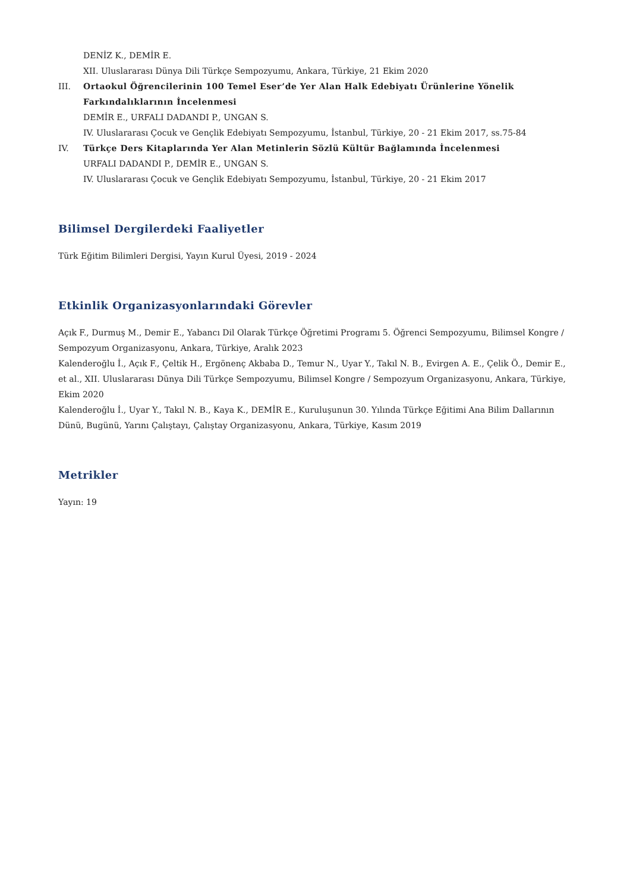DENİZ K., DEMİR E.
XII. Uluslararası Dünya Dili Türkçe Sempozyumu, Ankara, Türkiye, 21 Ekim 2020
III. Ortaokul Öğrencilerinin 100 Temel Eser’de Yer Alan Halk Edebiyatı Ürünlerine Yönelik Farkındalıklarının İncelenmesi
DEMİR E., URFALI DADANDI P., UNGAN S.
IV. Uluslararası Çocuk ve Gençlik Edebiyatı Sempozyumu, İstanbul, Türkiye, 20 - 21 Ekim 2017, ss.75-84
IV. Türkçe Ders Kitaplarında Yer Alan Metinlerin Sözlü Kültür Bağlamında İncelenmesi
URFALI DADANDI P., DEMİR E., UNGAN S.
IV. Uluslararası Çocuk ve Gençlik Edebiyatı Sempozyumu, İstanbul, Türkiye, 20 - 21 Ekim 2017
Bilimsel Dergilerdeki Faaliyetler
Türk Eğitim Bilimleri Dergisi, Yayın Kurul Üyesi, 2019 - 2024
Etkinlik Organizasyonlarındaki Görevler
Açık F., Durmuş M., Demir E., Yabancı Dil Olarak Türkçe Öğretimi Programı 5. Öğrenci Sempozyumu, Bilimsel Kongre / Sempozyum Organizasyonu, Ankara, Türkiye, Aralık 2023
Kalenderoğlu İ., Açık F., Çeltik H., Ergönenç Akbaba D., Temur N., Uyar Y., Takıl N. B., Evirgen A. E., Çelik Ö., Demir E., et al., XII. Uluslararası Dünya Dili Türkçe Sempozyumu, Bilimsel Kongre / Sempozyum Organizasyonu, Ankara, Türkiye, Ekim 2020
Kalenderoğlu İ., Uyar Y., Takıl N. B., Kaya K., DEMİR E., Kuruluşunun 30. Yılında Türkçe Eğitimi Ana Bilim Dallarının Dünü, Bugünü, Yarını Çalıştayı, Çalıştay Organizasyonu, Ankara, Türkiye, Kasım 2019
Metrikler
Yayın: 19